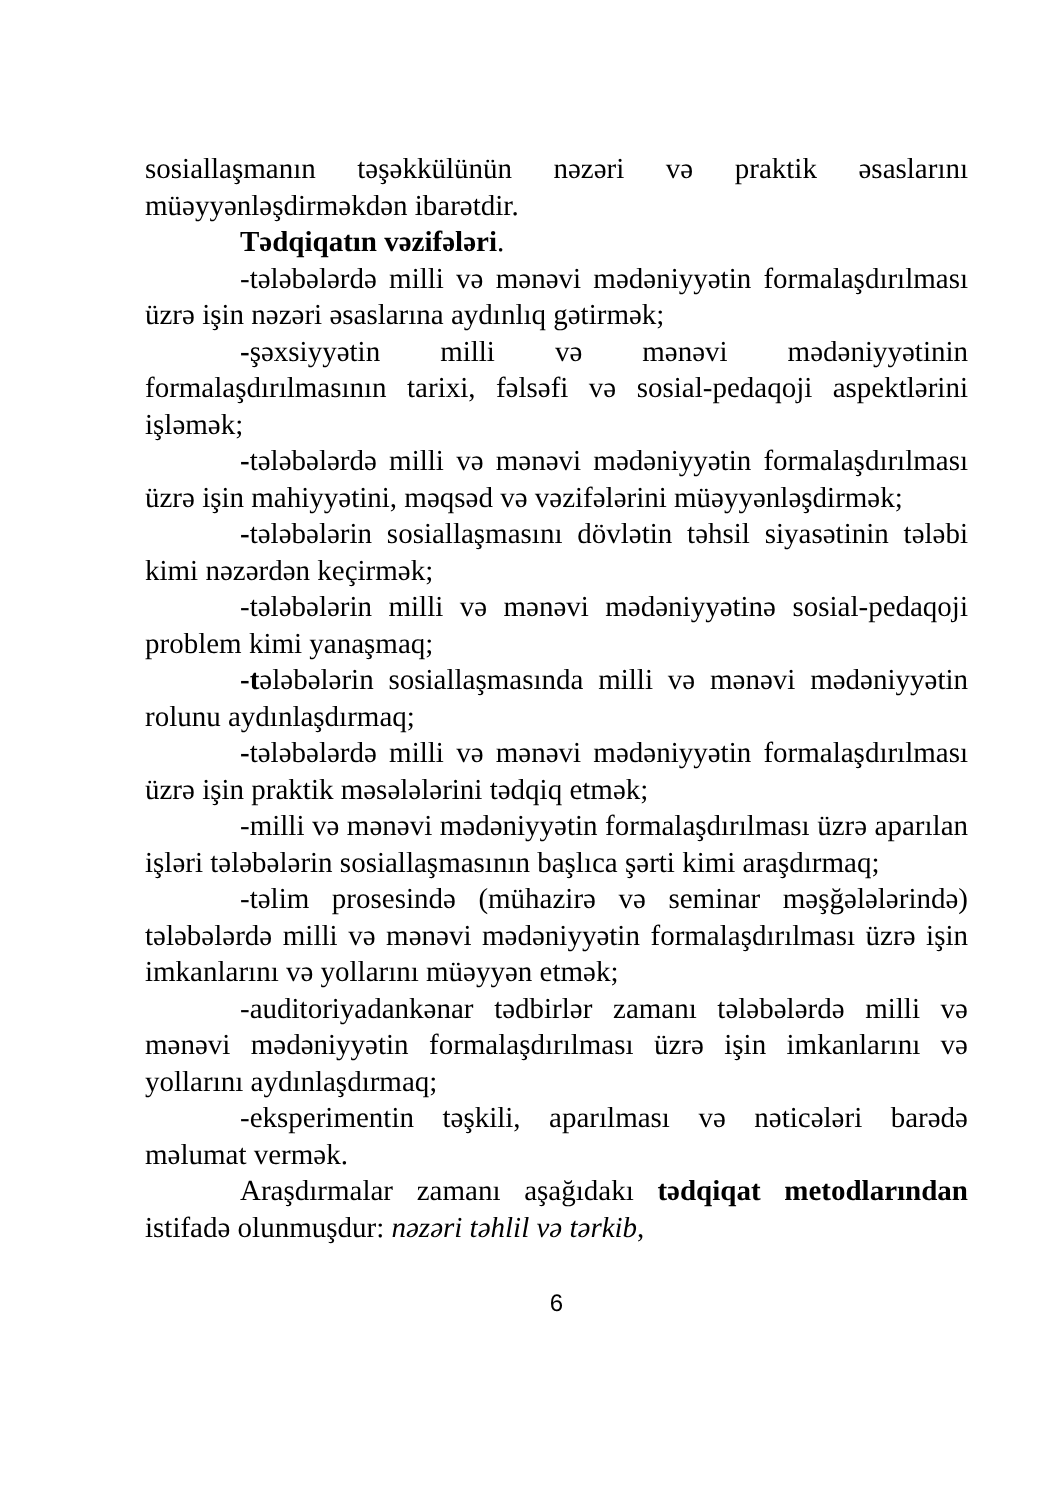sosiallaşmanın təşəkkülünün nəzəri və praktik əsaslarını müəyyənləşdirməkdən ibarətdir.
Tədqiqatın vəzifələri.
-tələbələrdə milli və mənəvi mədəniyyətin formalaşdırılması üzrə işin nəzəri əsaslarına aydınlıq gətirmək;
-şəxsiyyətin milli və mənəvi mədəniyyətinin formalaşdırılmasının tarixi, fəlsəfi və sosial-pedaqoji aspektlərini işləmək;
-tələbələrdə milli və mənəvi mədəniyyətin formalaşdırılması üzrə işin mahiyyətini, məqsəd və vəzifələrini müəyyənləşdirmək;
-tələbələrin sosiallaşmasını dövlətin təhsil siyasətinin tələbi kimi nəzərdən keçirmək;
-tələbələrin milli və mənəvi mədəniyyətinə sosial-pedaqoji problem kimi yanaşmaq;
-tələbələrin sosiallaşmasında milli və mənəvi mədəniyyətin rolunu aydınlaşdırmaq;
-tələbələrdə milli və mənəvi mədəniyyətin formalaşdırılması üzrə işin praktik məsələlərini tədqiq etmək;
-milli və mənəvi mədəniyyətin formalaşdırılması üzrə aparılan işləri tələbələrin sosiallaşmasının başlıca şərti kimi araşdırmaq;
-təlim prosesində (mühazirə və seminar məşğələlərində) tələbələrdə milli və mənəvi mədəniyyətin formalaşdırılması üzrə işin imkanlarını və yollarını müəyyən etmək;
-auditoriyadankənar tədbirlər zamanı tələbələrdə milli və mənəvi mədəniyyətin formalaşdırılması üzrə işin imkanlarını və yollarını aydınlaşdırmaq;
-eksperimentin təşkili, aparılması və nəticələri barədə məlumat vermək.
Araşdırmalar zamanı aşağıdakı tədqiqat metodlarından istifadə olunmuşdur: nəzəri təhlil və tərkib,
6